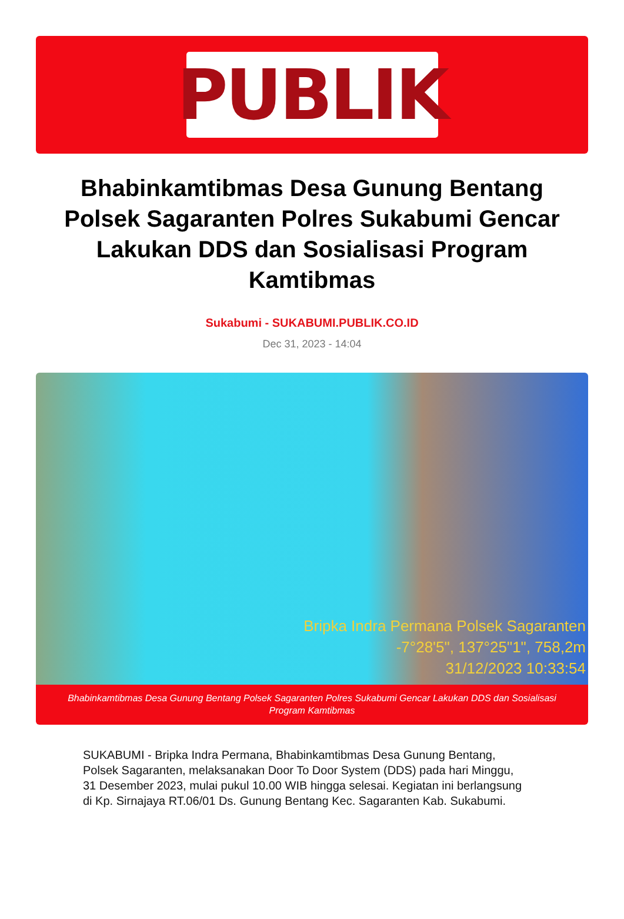PUBLIK
Bhabinkamtibmas Desa Gunung Bentang Polsek Sagaranten Polres Sukabumi Gencar Lakukan DDS dan Sosialisasi Program Kamtibmas
Sukabumi - SUKABUMI.PUBLIK.CO.ID
Dec 31, 2023 - 14:04
Bripka Indra Permana Polsek Sagaranten
-7°28'5", 137°25"1", 758,2m
31/12/2023 10:33:54
Bhabinkamtibmas Desa Gunung Bentang Polsek Sagaranten Polres Sukabumi Gencar Lakukan DDS dan Sosialisasi Program Kamtibmas
SUKABUMI - Bripka Indra Permana, Bhabinkamtibmas Desa Gunung Bentang, Polsek Sagaranten, melaksanakan Door To Door System (DDS) pada hari Minggu, 31 Desember 2023, mulai pukul 10.00 WIB hingga selesai. Kegiatan ini berlangsung di Kp. Sirnajaya RT.06/01 Ds. Gunung Bentang Kec. Sagaranten Kab. Sukabumi.